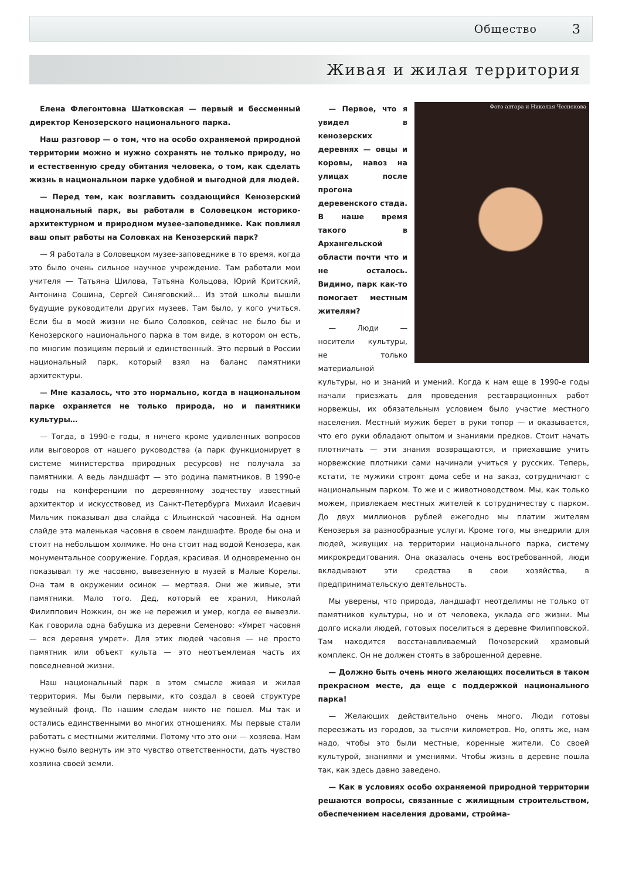Общество 3
Живая и жилая территория
Елена Флегонтовна Шатковская — первый и бессменный директор Кенозерского национального парка.
Наш разговор — о том, что на особо охраняемой природной территории можно и нужно сохранять не только природу, но и естественную среду обитания человека, о том, как сделать жизнь в национальном парке удобной и выгодной для людей.
— Перед тем, как возглавить создающийся Кенозерский национальный парк, вы работали в Соловецком историко-архитектурном и природном музее-заповеднике. Как повлиял ваш опыт работы на Соловках на Кенозерский парк?
— Я работала в Соловецком музее-заповеднике в то время, когда это было очень сильное научное учреждение. Там работали мои учителя — Татьяна Шилова, Татьяна Кольцова, Юрий Критский, Антонина Сошина, Сергей Синяговский… Из этой школы вышли будущие руководители других музеев. Там было, у кого учиться. Если бы в моей жизни не было Соловков, сейчас не было бы и Кенозерского национального парка в том виде, в котором он есть, по многим позициям первый и единственный. Это первый в России национальный парк, который взял на баланс памятники архитектуры.
— Мне казалось, что это нормально, когда в национальном парке охраняется не только природа, но и памятники культуры…
— Тогда, в 1990-е годы, я ничего кроме удивленных вопросов или выговоров от нашего руководства (а парк функционирует в системе министерства природных ресурсов) не получала за памятники. А ведь ландшафт — это родина памятников. В 1990-е годы на конференции по деревянному зодчеству известный архитектор и искусствовед из Санкт-Петербурга Михаил Исаевич Мильчик показывал два слайда с Ильинской часовней. На одном слайде эта маленькая часовня в своем ландшафте. Вроде бы она и стоит на небольшом холмике. Но она стоит над водой Кенозера, как монументальное сооружение. Гордая, красивая. И одновременно он показывал ту же часовню, вывезенную в музей в Малые Корелы. Она там в окружении осинок — мертвая. Они же живые, эти памятники. Мало того. Дед, который ее хранил, Николай Филиппович Ножкин, он же не пережил и умер, когда ее вывезли. Как говорила одна бабушка из деревни Семеново: «Умрет часовня — вся деревня умрет». Для этих людей часовня — не просто памятник или объект культа — это неотъемлемая часть их повседневной жизни.
Наш национальный парк в этом смысле живая и жилая территория. Мы были первыми, кто создал в своей структуре музейный фонд. По нашим следам никто не пошел. Мы так и остались единственными во многих отношениях. Мы первые стали работать с местными жителями. Потому что это они — хозяева. Нам нужно было вернуть им это чувство ответственности, дать чувство хозяина своей земли.
Фото автора и Николая Чеснокова
— Первое, что я увидел в кенозерских деревнях — овцы и коровы, навоз на улицах после прогона деревенского стада. В наше время такого в Архангельской области почти что и не осталось. Видимо, парк как-то помогает местным жителям?
— Люди — носители культуры, не только материальной культуры, но и знаний и умений. Когда к нам еще в 1990-е годы начали приезжать для проведения реставрационных работ норвежцы, их обязательным условием было участие местного населения. Местный мужик берет в руки топор — и оказывается, что его руки обладают опытом и знаниями предков. Стоит начать плотничать — эти знания возвращаются, и приехавшие учить норвежские плотники сами начинали учиться у русских. Теперь, кстати, те мужики строят дома себе и на заказ, сотрудничают с национальным парком. То же и с животноводством. Мы, как только можем, привлекаем местных жителей к сотрудничеству с парком. До двух миллионов рублей ежегодно мы платим жителям Кенозерья за разнообразные услуги. Кроме того, мы внедрили для людей, живущих на территории национального парка, систему микрокредитования. Она оказалась очень востребованной, люди вкладывают эти средства в свои хозяйства, в предпринимательскую деятельность.
Мы уверены, что природа, ландшафт неотделимы не только от памятников культуры, но и от человека, уклада его жизни. Мы долго искали людей, готовых поселиться в деревне Филипповской. Там находится восстанавливаемый Почозерский храмовый комплекс. Он не должен стоять в заброшенной деревне.
— Должно быть очень много желающих поселиться в таком прекрасном месте, да еще с поддержкой национального парка!
— Желающих действительно очень много. Люди готовы переезжать из городов, за тысячи километров. Но, опять же, нам надо, чтобы это были местные, коренные жители. Со своей культурой, знаниями и умениями. Чтобы жизнь в деревне пошла так, как здесь давно заведено.
— Как в условиях особо охраняемой природной территории решаются вопросы, связанные с жилищным строительством, обеспечением населения дровами, стройма-